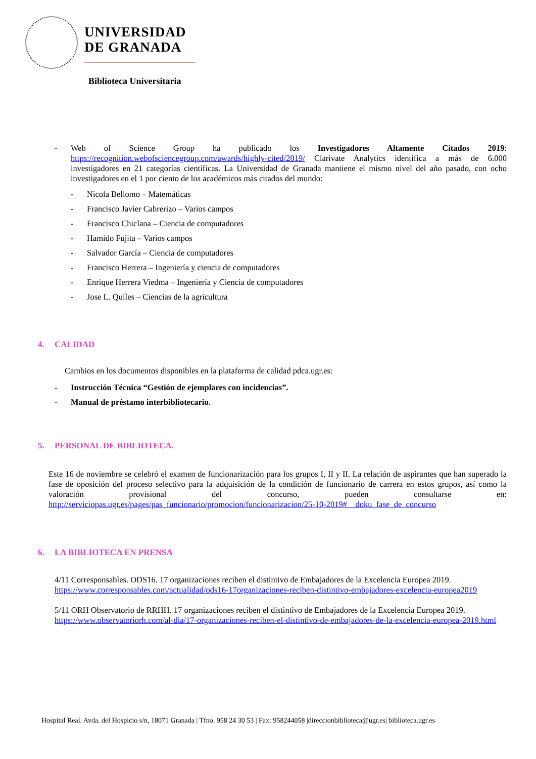UNIVERSIDAD
DE GRANADA
Biblioteca Universitaria
- Web of Science Group ha publicado los Investigadores Altamente Citados 2019: https://recognition.webofsciencegroup.com/awards/highly-cited/2019/ Clarivate Analytics identifica a más de 6.000 investigadores en 21 categorías científicas. La Universidad de Granada mantiene el mismo nivel del año pasado, con ocho investigadores en el 1 por ciento de los académicos más citados del mundo:
- Nicola Bellomo – Matemáticas
- Francisco Javier Cabrerizo – Varios campos
- Francisco Chiclana – Ciencia de computadores
- Hamido Fujita – Varios campos
- Salvador García – Ciencia de computadores
- Francisco Herrera – Ingeniería y ciencia de computadores
- Enrique Herrera Viedma – Ingeniería y Ciencia de computadores
- Jose L. Quiles – Ciencias de la agricultura
4. CALIDAD
Cambios en los documentos disponibles en la plataforma de calidad pdca.ugr.es:
- Instrucción Técnica “Gestión de ejemplares con incidencias”.
- Manual de préstamo interbibliotecario.
5. PERSONAL DE BIBLIOTECA.
Este 16 de noviembre se celebró el examen de funcionarización para los grupos I, II y II. La relación de aspirantes que han superado la fase de oposición del proceso selectivo para la adquisición de la condición de funcionario de carrera en estos grupos, así como la valoración provisional del concurso, pueden consultarse en: http://serviciopas.ugr.es/pages/pas_funcionario/promocion/funcionarizacion/25-10-2019#__doku_fase_de_concurso
6. LA BIBLIOTECA EN PRENSA
4/11 Corresponsables. ODS16. 17 organizaciones reciben el distintivo de Embajadores de la Excelencia Europea 2019. https://www.corresponsables.com/actualidad/ods16-17organizaciones-reciben-distintivo-embajadores-excelencia-europea2019
5/11 ORH Observatorio de RRHH. 17 organizaciones reciben el distintivo de Embajadores de la Excelencia Europea 2019. https://www.observatoriorh.com/al-dia/17-organizaciones-reciben-el-distintivo-de-embajadores-de-la-excelencia-europea-2019.html
Hospital Real. Avda. del Hospicio s/n, 18071 Granada | Tfno. 958 24 30 53 | Fax: 958244058 |direccionbiblioteca@ugr.es| biblioteca.ugr.es